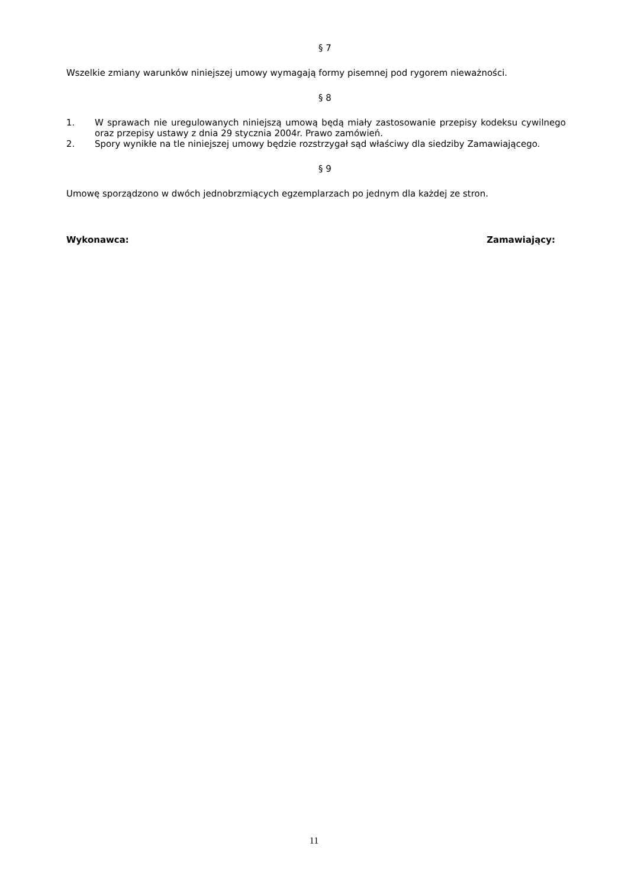§ 7
Wszelkie zmiany warunków niniejszej umowy wymagają formy pisemnej pod rygorem nieważności.
§ 8
1. W sprawach nie uregulowanych niniejszą umową będą miały zastosowanie przepisy kodeksu cywilnego oraz przepisy ustawy z dnia 29 stycznia 2004r. Prawo zamówień.
2. Spory wynikłe na tle niniejszej umowy będzie rozstrzygał sąd właściwy dla siedziby Zamawiającego.
§ 9
Umowę sporządzono w dwóch jednobrzmiących egzemplarzach po jednym dla każdej ze stron.
Wykonawca: Zamawiający:
11